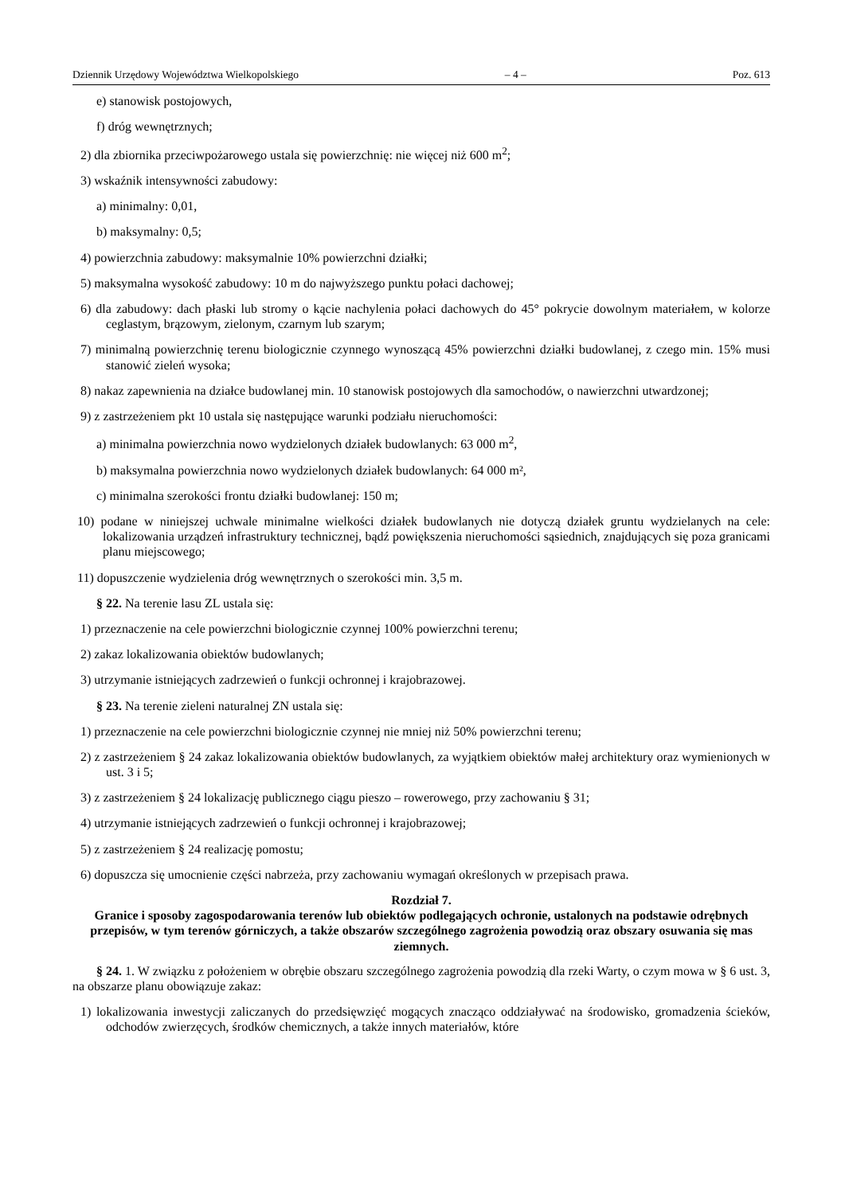Dziennik Urzędowy Województwa Wielkopolskiego – 4 – Poz. 613
e) stanowisk postojowych,
f) dróg wewnętrznych;
2) dla zbiornika przeciwpożarowego ustala się powierzchnię: nie więcej niż 600 m<sup>2</sup>;
3) wskaźnik intensywności zabudowy:
a) minimalny: 0,01,
b) maksymalny: 0,5;
4) powierzchnia zabudowy: maksymalnie 10% powierzchni działki;
5) maksymalna wysokość zabudowy: 10 m do najwyższego punktu połaci dachowej;
6) dla zabudowy: dach płaski lub stromy o kącie nachylenia połaci dachowych do 45° pokrycie dowolnym materiałem, w kolorze ceglastym, brązowym, zielonym, czarnym lub szarym;
7) minimalną powierzchnię terenu biologicznie czynnego wynoszącą 45% powierzchni działki budowlanej, z czego min. 15% musi stanowić zieleń wysoka;
8) nakaz zapewnienia na działce budowlanej min. 10 stanowisk postojowych dla samochodów, o nawierzchni utwardzonej;
9) z zastrzeżeniem pkt 10 ustala się następujące warunki podziału nieruchomości:
a) minimalna powierzchnia nowo wydzielonych działek budowlanych: 63 000 m<sup>2</sup>,
b) maksymalna powierzchnia nowo wydzielonych działek budowlanych: 64 000 m²,
c) minimalna szerokości frontu działki budowlanej: 150 m;
10) podane w niniejszej uchwale minimalne wielkości działek budowlanych nie dotyczą działek gruntu wydzielanych na cele: lokalizowania urządzeń infrastruktury technicznej, bądź powiększenia nieruchomości sąsiednich, znajdujących się poza granicami planu miejscowego;
11) dopuszczenie wydzielenia dróg wewnętrznych o szerokości min. 3,5 m.
§ 22. Na terenie lasu ZL ustala się:
1) przeznaczenie na cele powierzchni biologicznie czynnej 100% powierzchni terenu;
2) zakaz lokalizowania obiektów budowlanych;
3) utrzymanie istniejących zadrzewień o funkcji ochronnej i krajobrazowej.
§ 23. Na terenie zieleni naturalnej ZN ustala się:
1) przeznaczenie na cele powierzchni biologicznie czynnej nie mniej niż 50% powierzchni terenu;
2) z zastrzeżeniem § 24 zakaz lokalizowania obiektów budowlanych, za wyjątkiem obiektów małej architektury oraz wymienionych w ust. 3 i 5;
3) z zastrzeżeniem § 24 lokalizację publicznego ciągu pieszo – rowerowego, przy zachowaniu § 31;
4) utrzymanie istniejących zadrzewień o funkcji ochronnej i krajobrazowej;
5) z zastrzeżeniem § 24 realizację pomostu;
6) dopuszcza się umocnienie części nabrzeża, przy zachowaniu wymagań określonych w przepisach prawa.
Rozdział 7.
Granice i sposoby zagospodarowania terenów lub obiektów podlegających ochronie, ustalonych na podstawie odrębnych przepisów, w tym terenów górniczych, a także obszarów szczególnego zagrożenia powodzią oraz obszary osuwania się mas ziemnych.
§ 24. 1. W związku z położeniem w obrębie obszaru szczególnego zagrożenia powodzią dla rzeki Warty, o czym mowa w § 6 ust. 3, na obszarze planu obowiązuje zakaz:
1) lokalizowania inwestycji zaliczanych do przedsięwzięć mogących znacząco oddziaływać na środowisko, gromadzenia ścieków, odchodów zwierzęcych, środków chemicznych, a także innych materiałów, które